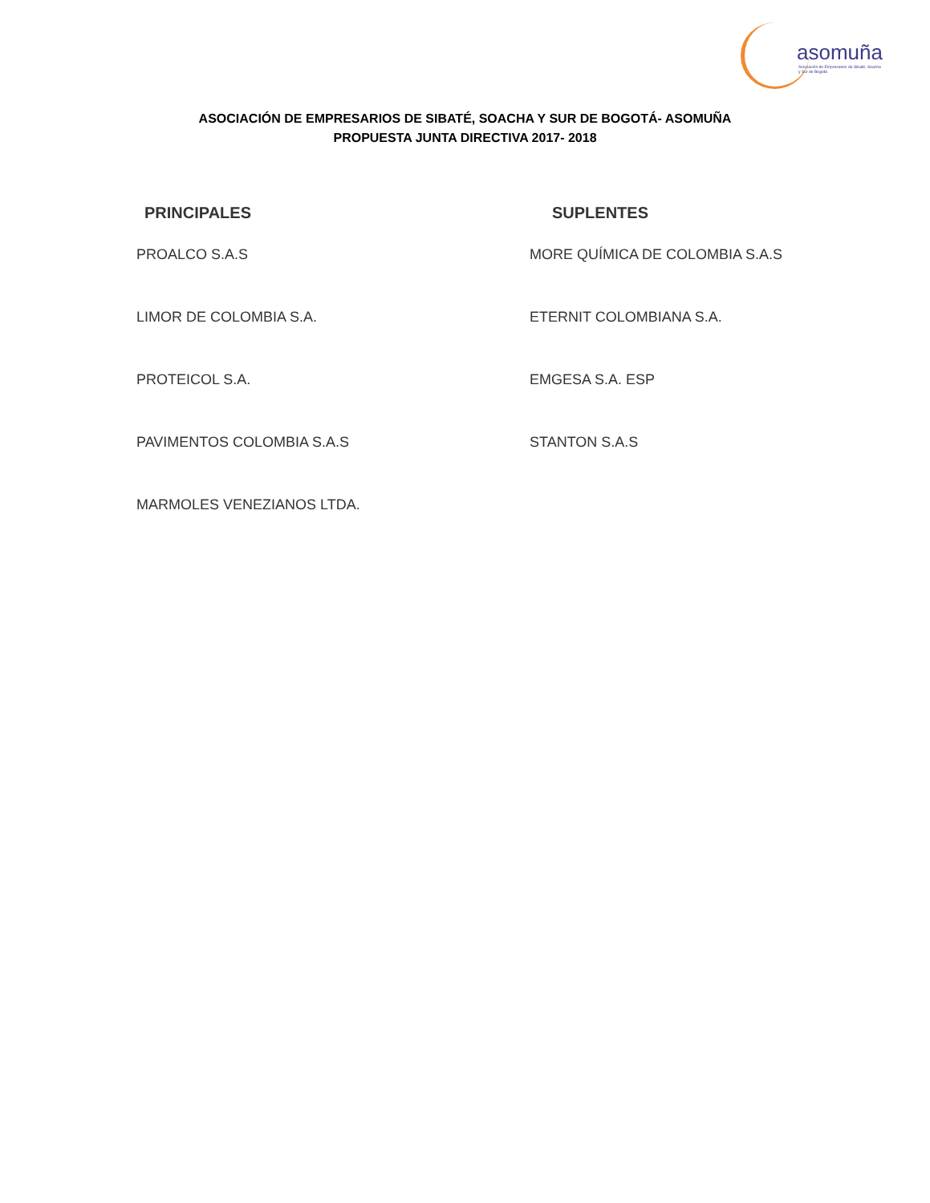asomuña
Asociación de Empresarios de Sibaté, Soacha y Sur de Bogotá
ASOCIACIÓN DE EMPRESARIOS DE SIBATÉ, SOACHA Y SUR DE BOGOTÁ- ASOMUÑA
PROPUESTA JUNTA DIRECTIVA 2017- 2018
PRINCIPALES
PROALCO S.A.S
LIMOR DE COLOMBIA S.A.
PROTEICOL S.A.
PAVIMENTOS COLOMBIA S.A.S
MARMOLES VENEZIANOS LTDA.
SUPLENTES
MORE QUÍMICA DE COLOMBIA S.A.S
ETERNIT COLOMBIANA S.A.
EMGESA S.A. ESP
STANTON S.A.S